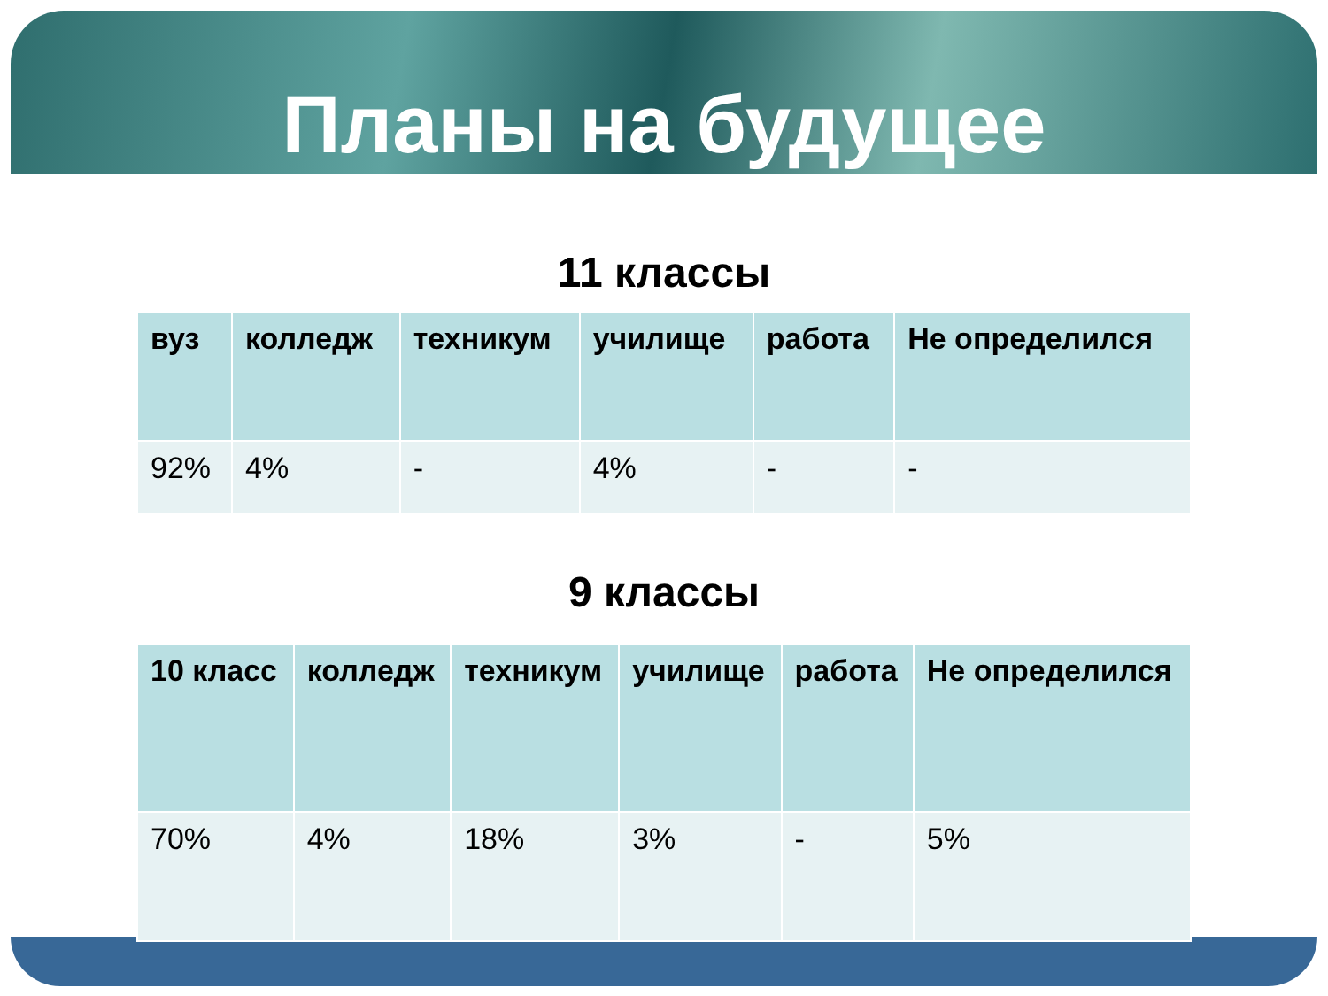Планы на будущее
11 классы
| вуз | колледж | техникум | училище | работа | Не определился |
| --- | --- | --- | --- | --- | --- |
| 92% | 4% | - | 4% | - | - |
9 классы
| 10 класс | колледж | техникум | училище | работа | Не определился |
| --- | --- | --- | --- | --- | --- |
| 70% | 4% | 18% | 3% | - | 5% |